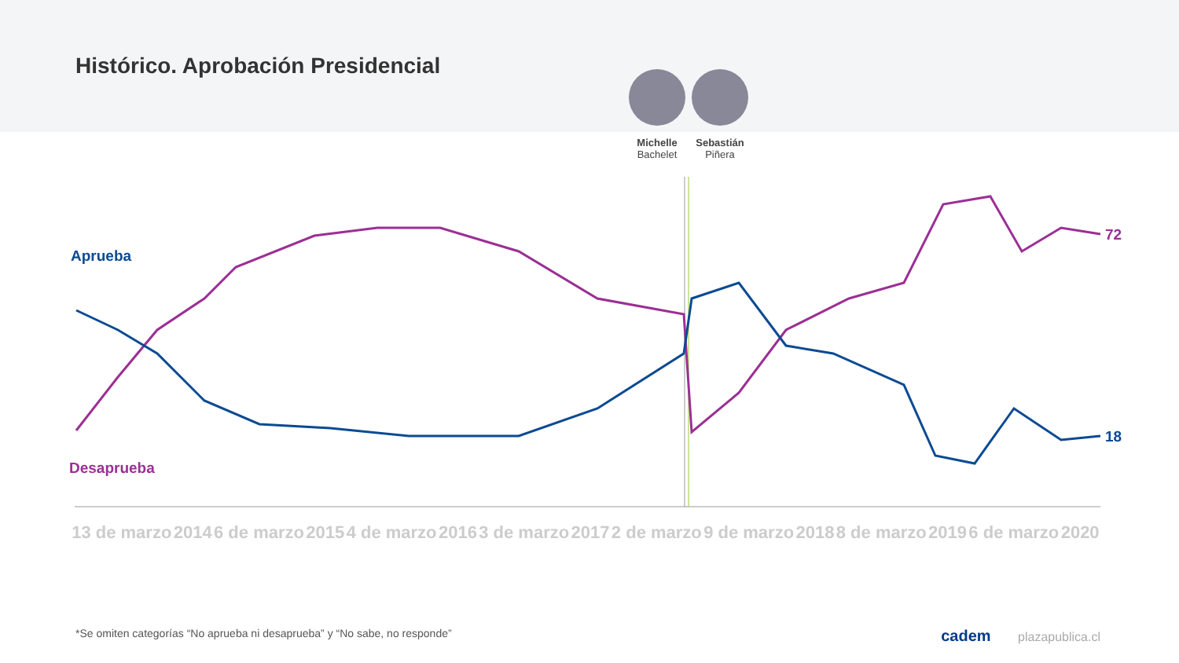Histórico. Aprobación Presidencial
Michelle
Bachelet
Sebastián
Piñera
Aprueba
Desaprueba
72
18
13 de marzo 2014 6 de marzo 2015 4 de marzo 2016 3 de marzo 2017 2 de marzo 9 de marzo 2018 8 de marzo 2019 6 de marzo 2020
*Se omiten categorías “No aprueba ni desaprueba” y “No sabe, no responde”
cadem plazapublica.cl